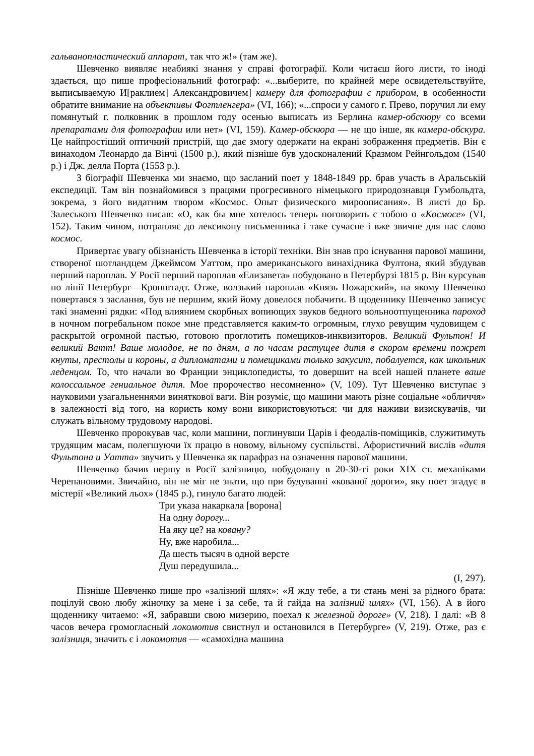гальванопластический аппарат, так что ж!» (там же).
Шевченко виявляє неабиякі знання у справі фотографії. Коли читаєш його листи, то іноді здається, що пише професіональний фотограф: «...выберите, по крайней мере освидетельствуйте, выписываемую И[раклием] Александровичем] камеру для фотографии с прибором, в особенности обратите внимание на объективы Фогтленгера» (VI, 166); «...спроси у самого г. Прево, поручил ли ему помянутый г. полковник в прошлом году осенью выписать из Берлина камер-обскюру со всеми препаратами для фотографии или нет» (VI, 159). Камер-обскюра — не що інше, як камера-обскура. Це найпростіший оптичний пристрій, що дає змогу одержати на екрані зображення предметів. Він є винаходом Леонардо да Вінчі (1500 р.), який пізніше був удосконалений Кразмом Рейнгольдом (1540 р.) і Дж. делла Порта (1553 р.).
З біографії Шевченка ми знаємо, що засланий поет у 1848-1849 рр. брав участь в Аральській експедиції. Там він познайомився з працями прогресивного німецького природознавця Гумбольдта, зокрема, з його видатним твором «Космос. Опыт физического мироописания». В листі до Бр. Залеського Шевченко писав: «О, как бы мне хотелось теперь поговорить с тобою о «Космосе» (VI, 152). Таким чином, потрапляє до лексикону письменника і таке сучасне і вже звичне для нас слово космос.
Привертає увагу обізнаність Шевченка в історії техніки. Він знав про існування парової машини, створеної шотландцем Джеймсом Уаттом, про американського винахідника Фултона, який збудував перший пароплав. У Росії перший пароплав «Елизавета» побудовано в Петербурзі 1815 р. Він курсував по лінії Петербург—Кронштадт. Отже, волзький пароплав «Князь Пожарский», на якому Шевченко повертався з заслання, був не першим, який йому довелося побачити. В щоденнику Шевченко записує такі знаменні рядки: «Под влиянием скорбных вопиющих звуков бедного вольноотпущенника пароход в ночном погребальном покое мне представляется каким-то огромным, глухо ревущим чудовищем с раскрытой огромной пастью, готовою проглотить помещиков-инквизиторов. Великий Фультон! И великий Ватт! Ваше молодое, не по дням, а по часам растущее дитя в скором времени пожрет кнуты, престолы и короны, а дипломатами и помещиками только закусит, побалуется, как школьник леденцом. То, что начали во Франции энциклопедисты, то довершит на всей нашей планете ваше колоссальное гениальное дитя. Мое пророчество несомненно» (V, 109). Тут Шевченко виступає з науковими узагальненнями виняткової ваги. Він розуміє, що машини мають різне соціальне «обличчя» в залежності від того, на користь кому вони використовуються: чи для наживи визискувачів, чи служать вільному трудовому народові.
Шевченко пророкував час, коли машини, поглинувши Царів і феодалів-поміщиків, служитимуть трудящим масам, полегшуючи їх працю в новому, вільному суспільстві. Афористичний вислів «дитя Фультона и Уатта» звучить у Шевченка як парафраз на означення парової машини.
Шевченко бачив першу в Росії залізницю, побудовану в 20-30-ті роки XIX ст. механіками Черепановими. Звичайно, він не міг не знати, що при будуванні «кованої дороги», яку поет згадує в містерії «Великий льох» (1845 р.), гинуло багато людей:
Три указа накаркала [ворона]
На одну дорогу...
На яку це? на ковану?
Ну, вже наробила...
Да шесть тысяч в одной версте
Душ передушила...
(I, 297).
Пізніше Шевченко пише про «залізний шлях»: «Я жду тебе, а ти стань мені за рідного брата: поцілуй свою любу жіночку за мене і за себе, та й гайда на залізний шлях» (VI, 156). А в його щоденнику читаемо: «Я, забравши свою мизерию, поехал к железной дороге» (V, 218). І далі: «В 8 часов вечера громогласный локомотив свистнул и остановился в Петербурге» (V, 219). Отже, раз є залізниця, значить є і локомотив — «самохідна машина